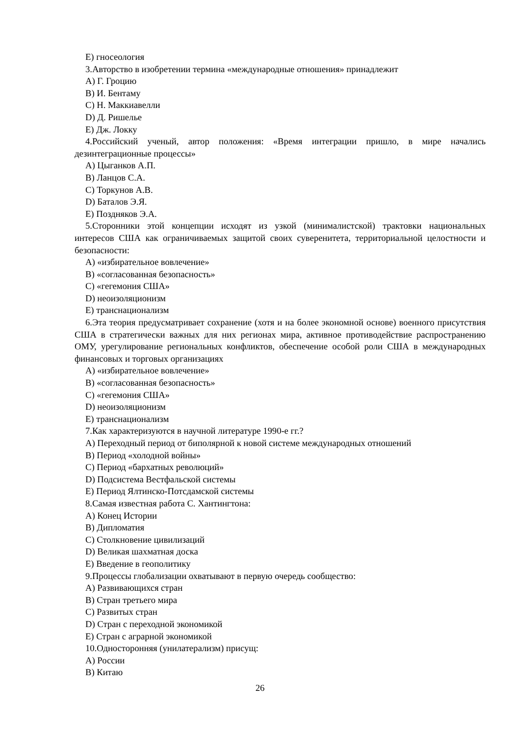E) гносеология
3.Авторство в изобретении термина «международные отношения» принадлежит
A) Г. Гроцию
B) И. Бентаму
C) Н. Маккиавелли
D) Д. Ришелье
E) Дж. Локку
4.Российский ученый, автор положения: «Время интеграции пришло, в мире начались дезинтеграционные процессы»
A) Цыганков А.П.
B) Ланцов С.А.
C) Торкунов А.В.
D) Баталов Э.Я.
E) Поздняков Э.А.
5.Сторонники этой концепции исходят из узкой (минималистской) трактовки национальных интересов США как ограничиваемых защитой своих суверенитета, территориальной целостности и безопасности:
A) «избирательное вовлечение»
B) «согласованная безопасность»
C) «гегемония США»
D) неоизоляционизм
E) транснационализм
6.Эта теория предусматривает сохранение (хотя и на более экономной основе) военного присутствия США в стратегически важных для них регионах мира, активное противодействие распространению ОМУ, урегулирование региональных конфликтов, обеспечение особой роли США в международных финансовых и торговых организациях
A) «избирательное вовлечение»
B) «согласованная безопасность»
C) «гегемония США»
D) неоизоляционизм
E) транснационализм
7.Как характеризуются в научной литературе 1990-е гг.?
A) Переходный период от биполярной к новой системе международных отношений
B) Период «холодной войны»
C) Период «бархатных революций»
D) Подсистема Вестфальской системы
E) Период Ялтинско-Потсдамской системы
8.Самая известная работа С. Хантингтона:
A) Конец Истории
B) Дипломатия
C) Столкновение цивилизаций
D) Великая шахматная доска
E) Введение в геополитику
9.Процессы глобализации охватывают в первую очередь сообщество:
A) Развивающихся стран
B) Стран третьего мира
C) Развитых стран
D) Стран с переходной экономикой
E) Стран с аграрной экономикой
10.Односторонняя (унилатерализм) присущ:
A) России
B) Китаю
26